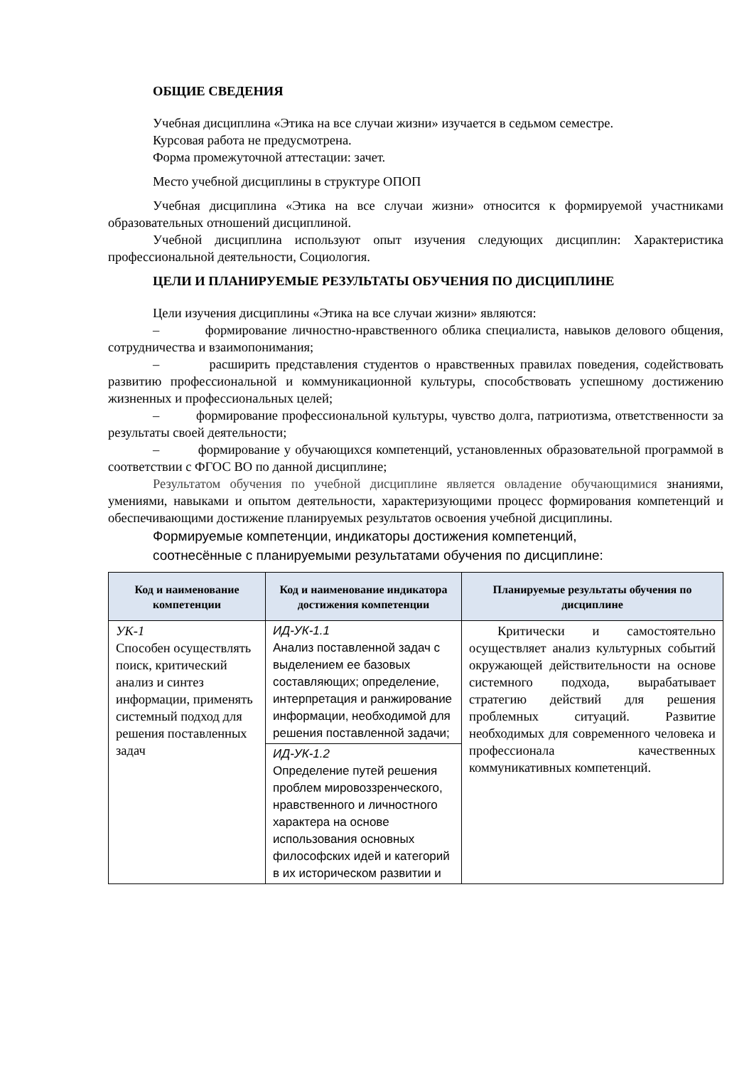ОБЩИЕ СВЕДЕНИЯ
Учебная дисциплина «Этика на все случаи жизни» изучается в седьмом семестре.
Курсовая работа не предусмотрена.
Форма промежуточной аттестации: зачет.
Место учебной дисциплины в структуре ОПОП
Учебная дисциплина «Этика на все случаи жизни» относится к формируемой участниками образовательных отношений дисциплиной.
Учебной дисциплина используют опыт изучения следующих дисциплин: Характеристика профессиональной деятельности, Социология.
ЦЕЛИ И ПЛАНИРУЕМЫЕ РЕЗУЛЬТАТЫ ОБУЧЕНИЯ ПО ДИСЦИПЛИНЕ
Цели изучения дисциплины «Этика на все случаи жизни» являются:
– формирование личностно-нравственного облика специалиста, навыков делового общения, сотрудничества и взаимопонимания;
– расширить представления студентов о нравственных правилах поведения, содействовать развитию профессиональной и коммуникационной культуры, способствовать успешному достижению жизненных и профессиональных целей;
– формирование профессиональной культуры, чувство долга, патриотизма, ответственности за результаты своей деятельности;
– формирование у обучающихся компетенций, установленных образовательной программой в соответствии с ФГОС ВО по данной дисциплине;
Результатом обучения по учебной дисциплине является овладение обучающимися знаниями, умениями, навыками и опытом деятельности, характеризующими процесс формирования компетенций и обеспечивающими достижение планируемых результатов освоения учебной дисциплины.
Формируемые компетенции, индикаторы достижения компетенций,
соотнесённые с планируемыми результатами обучения по дисциплине:
| Код и наименование компетенции | Код и наименование индикатора достижения компетенции | Планируемые результаты обучения по дисциплине |
| --- | --- | --- |
| УК-1 Способен осуществлять поиск, критический анализ и синтез информации, применять системный подход для решения поставленных задач | ИД-УК-1.1 Анализ поставленной задач с выделением ее базовых составляющих; определение, интерпретация и ранжирование информации, необходимой для решения поставленной задачи; | Критически и самостоятельно осуществляет анализ культурных событий окружающей действительности на основе системного подхода, вырабатывает стратегию действий для решения проблемных ситуаций. Развитие необходимых для современного человека и профессионала качественных коммуникативных компетенций. |
| | ИД-УК-1.2 Определение путей решения проблем мировоззренческого, нравственного и личностного характера на основе использования основных философских идей и категорий в их историческом развитии и | |